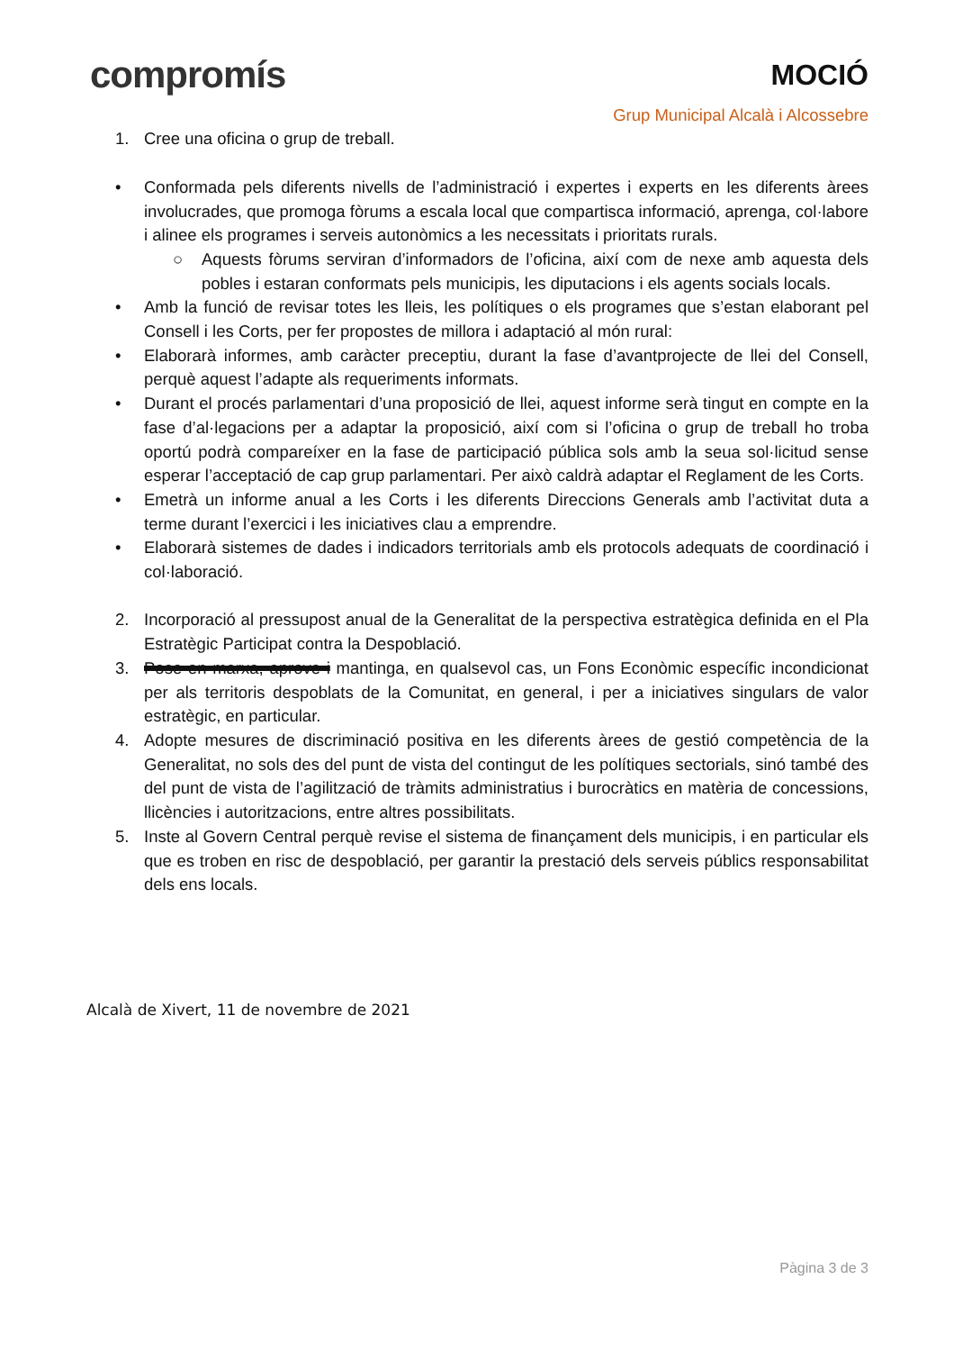compromís
MOCIÓ
Grup Municipal Alcalà i Alcossebre
1. Cree una oficina o grup de treball.
• Conformada pels diferents nivells de l’administració i expertes i experts en les diferents àrees involucrades, que promoga fòrums a escala local que compartisca informació, aprenga, col·labore i alinee els programes i serveis autonòmics a les necessitats i prioritats rurals.
○ Aquests fòrums serviran d’informadors de l’oficina, així com de nexe amb aquesta dels pobles i estaran conformats pels municipis, les diputacions i els agents socials locals.
• Amb la funció de revisar totes les lleis, les polítiques o els programes que s’estan elaborant pel Consell i les Corts, per fer propostes de millora i adaptació al món rural:
• Elaborarà informes, amb caràcter preceptiu, durant la fase d’avantprojecte de llei del Consell, perquè aquest l’adapte als requeriments informats.
• Durant el procés parlamentari d’una proposició de llei, aquest informe serà tingut en compte en la fase d’al·legacions per a adaptar la proposició, així com si l’oficina o grup de treball ho troba oportú podrà compareíxer en la fase de participació pública sols amb la seua sol·licitud sense esperar l’acceptació de cap grup parlamentari. Per això caldrà adaptar el Reglament de les Corts.
• Emetrà un informe anual a les Corts i les diferents Direccions Generals amb l’activitat duta a terme durant l’exercici i les iniciatives clau a emprendre.
• Elaborarà sistemes de dades i indicadors territorials amb els protocols adequats de coordinació i col·laboració.
2. Incorporació al pressupost anual de la Generalitat de la perspectiva estratègica definida en el Pla Estratègic Participat contra la Despoblació.
3. Pose en marxa, aprove i mantinga, en qualsevol cas, un Fons Econòmic específic incondicionat per als territoris despoblats de la Comunitat, en general, i per a iniciatives singulars de valor estratègic, en particular.
4. Adopte mesures de discriminació positiva en les diferents àrees de gestió competència de la Generalitat, no sols des del punt de vista del contingut de les polítiques sectorials, sinó també des del punt de vista de l’agilització de tràmits administratius i burocràtics en matèria de concessions, llicències i autoritzacions, entre altres possibilitats.
5. Inste al Govern Central perquè revise el sistema de finançament dels municipis, i en particular els que es troben en risc de despoblació, per garantir la prestació dels serveis públics responsabilitat dels ens locals.
Alcalà de Xivert, 11 de novembre de 2021
Pàgina 3 de 3